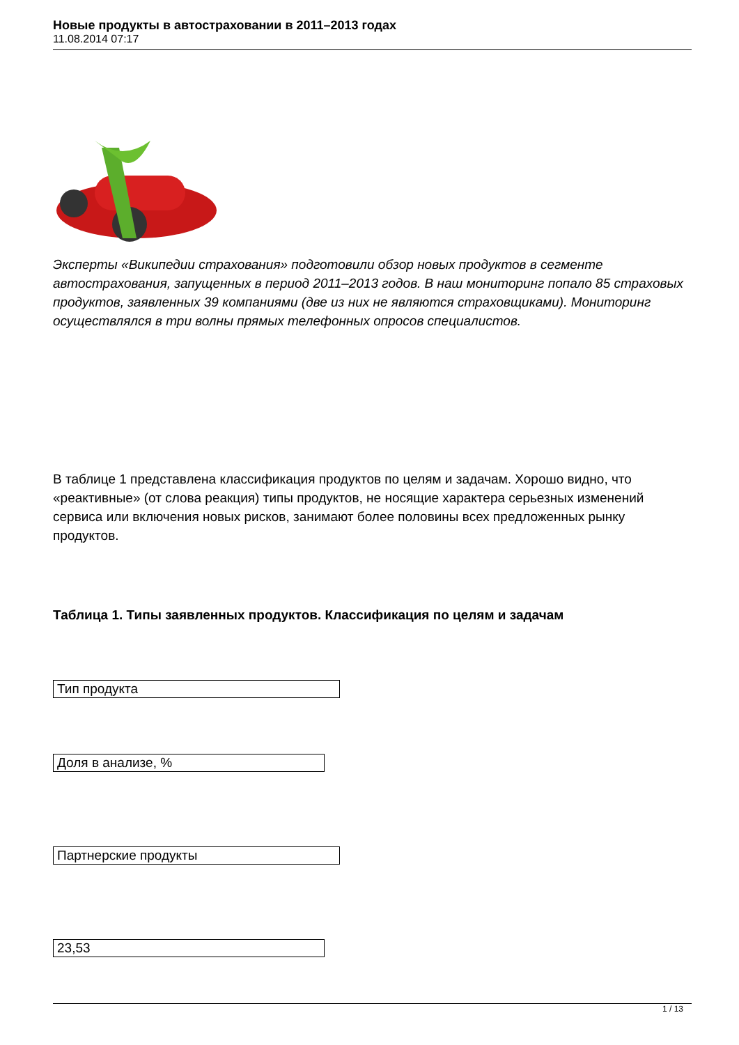Новые продукты в автостраховании в 2011–2013 годах
11.08.2014 07:17
Эксперты «Википедии страхования» подготовили обзор новых продуктов в сегменте автострахования, запущенных в период 2011–2013 годов. В наш мониторинг попало 85 страховых продуктов, заявленных 39 компаниями (две из них не являются страховщиками). Мониторинг осуществлялся в три волны прямых телефонных опросов специалистов.
В таблице 1 представлена классификация продуктов по целям и задачам. Хорошо видно, что «реактивные» (от слова реакция) типы продуктов, не носящие характера серьезных изменений сервиса или включения новых рисков, занимают более половины всех предложенных рынку продуктов.
Таблица 1. Типы заявленных продуктов. Классификация по целям и задачам
| Тип продукта |
| Доля в анализе, % |
| Партнерские продукты |
| 23,53 |
1 / 13